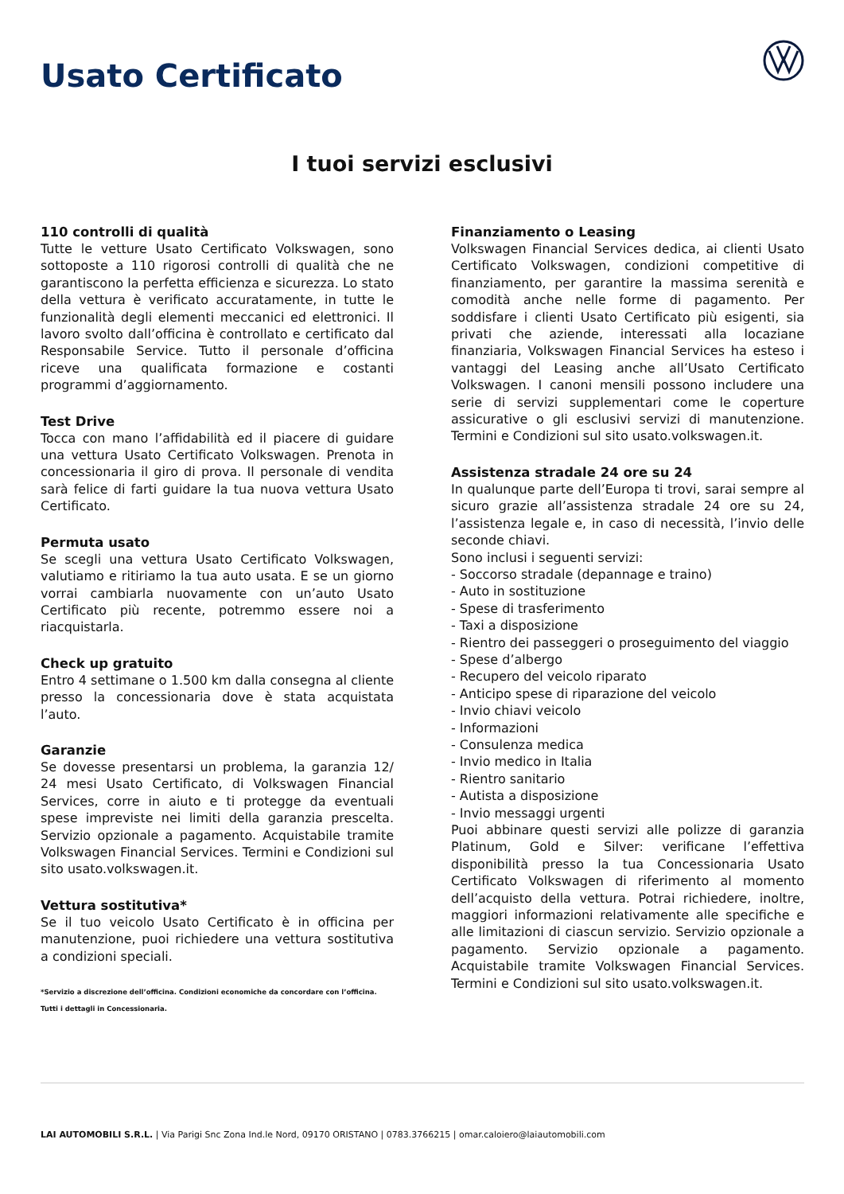Usato Certificato
I tuoi servizi esclusivi
110 controlli di qualità
Tutte le vetture Usato Certificato Volkswagen, sono sottoposte a 110 rigorosi controlli di qualità che ne garantiscono la perfetta efficienza e sicurezza. Lo stato della vettura è verificato accuratamente, in tutte le funzionalità degli elementi meccanici ed elettronici. Il lavoro svolto dall’officina è controllato e certificato dal Responsabile Service. Tutto il personale d’officina riceve una qualificata formazione e costanti programmi d’aggiornamento.
Test Drive
Tocca con mano l’affidabilità ed il piacere di guidare una vettura Usato Certificato Volkswagen. Prenota in concessionaria il giro di prova. Il personale di vendita sarà felice di farti guidare la tua nuova vettura Usato Certificato.
Permuta usato
Se scegli una vettura Usato Certificato Volkswagen, valutiamo e ritiriamo la tua auto usata. E se un giorno vorrai cambiarla nuovamente con un’auto Usato Certificato più recente, potremmo essere noi a riacquistarla.
Check up gratuito
Entro 4 settimane o 1.500 km dalla consegna al cliente presso la concessionaria dove è stata acquistata l’auto.
Garanzie
Se dovesse presentarsi un problema, la garanzia 12/ 24 mesi Usato Certificato, di Volkswagen Financial Services, corre in aiuto e ti protegge da eventuali spese impreviste nei limiti della garanzia prescelta. Servizio opzionale a pagamento. Acquistabile tramite Volkswagen Financial Services. Termini e Condizioni sul sito usato.volkswagen.it.
Vettura sostitutiva*
Se il tuo veicolo Usato Certificato è in officina per manutenzione, puoi richiedere una vettura sostitutiva a condizioni speciali.
*Servizio a discrezione dell’officina. Condizioni economiche da concordare con l’officina. Tutti i dettagli in Concessionaria.
Finanziamento o Leasing
Volkswagen Financial Services dedica, ai clienti Usato Certificato Volkswagen, condizioni competitive di finanziamento, per garantire la massima serenità e comodità anche nelle forme di pagamento. Per soddisfare i clienti Usato Certificato più esigenti, sia privati che aziende, interessati alla locaziane finanziaria, Volkswagen Financial Services ha esteso i vantaggi del Leasing anche all’Usato Certificato Volkswagen. I canoni mensili possono includere una serie di servizi supplementari come le coperture assicurative o gli esclusivi servizi di manutenzione. Termini e Condizioni sul sito usato.volkswagen.it.
Assistenza stradale 24 ore su 24
In qualunque parte dell’Europa ti trovi, sarai sempre al sicuro grazie all’assistenza stradale 24 ore su 24, l’assistenza legale e, in caso di necessità, l’invio delle seconde chiavi.
Sono inclusi i seguenti servizi:
- Soccorso stradale (depannage e traino)
- Auto in sostituzione
- Spese di trasferimento
- Taxi a disposizione
- Rientro dei passeggeri o proseguimento del viaggio
- Spese d’albergo
- Recupero del veicolo riparato
- Anticipo spese di riparazione del veicolo
- Invio chiavi veicolo
- Informazioni
- Consulenza medica
- Invio medico in Italia
- Rientro sanitario
- Autista a disposizione
- Invio messaggi urgenti
Puoi abbinare questi servizi alle polizze di garanzia Platinum, Gold e Silver: verificane l’effettiva disponibilità presso la tua Concessionaria Usato Certificato Volkswagen di riferimento al momento dell’acquisto della vettura. Potrai richiedere, inoltre, maggiori informazioni relativamente alle specifiche e alle limitazioni di ciascun servizio. Servizio opzionale a pagamento. Servizio opzionale a pagamento. Acquistabile tramite Volkswagen Financial Services. Termini e Condizioni sul sito usato.volkswagen.it.
LAI AUTOMOBILI S.R.L. | Via Parigi Snc Zona Ind.le Nord, 09170 ORISTANO | 0783.3766215 | omar.caloiero@laiautomobili.com